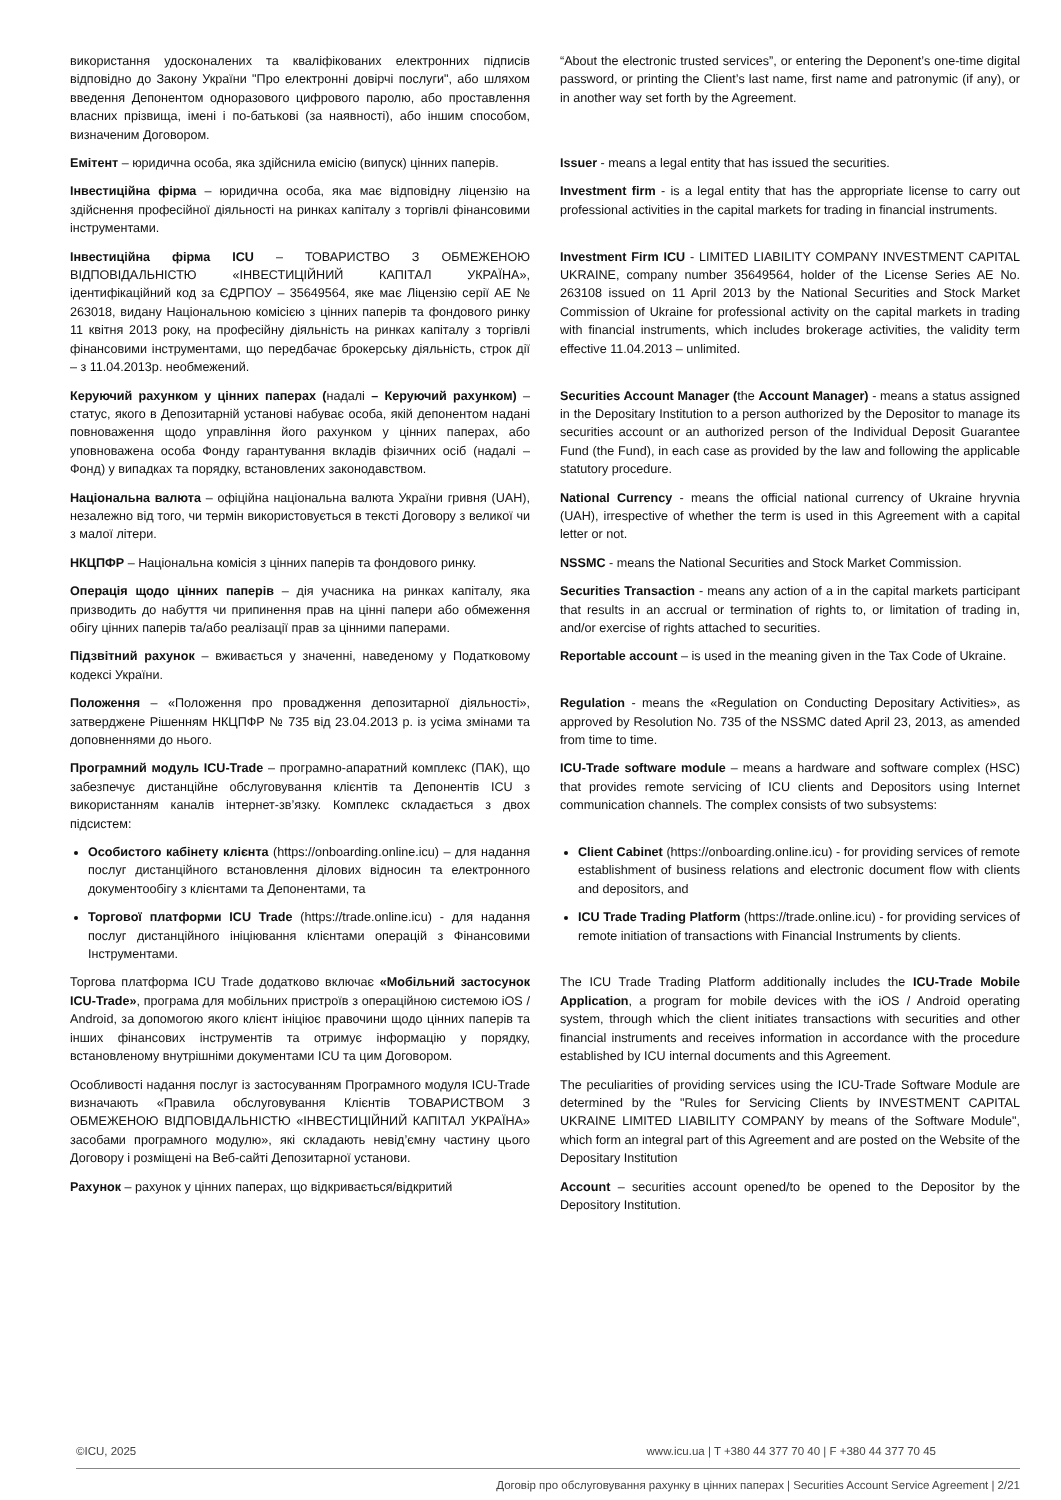використання удосконалених та кваліфікованих електронних підписів відповідно до Закону України "Про електронні довірчі послуги", або шляхом введення Депонентом одноразового цифрового паролю, або проставлення власних прізвища, імені і по-батькові (за наявності), або іншим способом, визначеним Договором.
“About the electronic trusted services”, or entering the Deponent’s one-time digital password, or printing the Client’s last name, first name and patronymic (if any), or in another way set forth by the Agreement.
Емітент – юридична особа, яка здійснила емісію (випуск) цінних паперів.
Issuer - means a legal entity that has issued the securities.
Інвестиційна фірма – юридична особа, яка має відповідну ліцензію на здійснення професійної діяльності на ринках капіталу з торгівлі фінансовими інструментами.
Investment firm - is a legal entity that has the appropriate license to carry out professional activities in the capital markets for trading in financial instruments.
Інвестиційна фірма ICU – ТОВАРИСТВО З ОБМЕЖЕНОЮ ВІДПОВІДАЛЬНІСТЮ «ІНВЕСТИЦІЙНИЙ КАПІТАЛ УКРАЇНА», ідентифікаційний код за ЄДРПОУ – 35649564, яке має Ліцензію серії АЕ № 263018, видану Національною комісією з цінних паперів та фондового ринку 11 квітня 2013 року, на професійну діяльність на ринках капіталу з торгівлі фінансовими інструментами, що передбачає брокерську діяльність, строк дії – з 11.04.2013р. необмежений.
Investment Firm ICU - LIMITED LIABILITY COMPANY INVESTMENT CAPITAL UKRAINE, company number 35649564, holder of the License Series AE No. 263108 issued on 11 April 2013 by the National Securities and Stock Market Commission of Ukraine for professional activity on the capital markets in trading with financial instruments, which includes brokerage activities, the validity term effective 11.04.2013 – unlimited.
Керуючий рахунком у цінних паперах (надалі – Керуючий рахунком) – статус, якого в Депозитарній установі набуває особа, якій депонентом надані повноваження щодо управління його рахунком у цінних паперах, або уповноважена особа Фонду гарантування вкладів фізичних осіб (надалі – Фонд) у випадках та порядку, встановлених законодавством.
Securities Account Manager (the Account Manager) - means a status assigned in the Depositary Institution to a person authorized by the Depositor to manage its securities account or an authorized person of the Individual Deposit Guarantee Fund (the Fund), in each case as provided by the law and following the applicable statutory procedure.
Національна валюта – офіційна національна валюта України гривня (UAH), незалежно від того, чи термін використовується в тексті Договору з великої чи з малої літери.
National Currency - means the official national currency of Ukraine hryvnia (UAH), irrespective of whether the term is used in this Agreement with a capital letter or not.
НКЦПФР – Національна комісія з цінних паперів та фондового ринку.
NSSMC - means the National Securities and Stock Market Commission.
Операція щодо цінних паперів – дія учасника на ринках капіталу, яка призводить до набуття чи припинення прав на цінні папери або обмеження обігу цінних паперів та/або реалізації прав за цінними паперами.
Securities Transaction - means any action of a in the capital markets participant that results in an accrual or termination of rights to, or limitation of trading in, and/or exercise of rights attached to securities.
Підзвітний рахунок – вживається у значенні, наведеному у Податковому кодексі України.
Reportable account – is used in the meaning given in the Tax Code of Ukraine.
Положення – «Положення про провадження депозитарної діяльності», затверджене Рішенням НКЦПФР № 735 від 23.04.2013 р. із усіма змінами та доповненнями до нього.
Regulation - means the «Regulation on Conducting Depositary Activities», as approved by Resolution No. 735 of the NSSMC dated April 23, 2013, as amended from time to time.
Програмний модуль ICU-Trade – програмно-апаратний комплекс (ПАК), що забезпечує дистанційне обслуговування клієнтів та Депонентів ICU з використанням каналів інтернет-зв’язку. Комплекс складається з двох підсистем:
ICU-Trade software module – means a hardware and software complex (HSC) that provides remote servicing of ICU clients and Depositors using Internet communication channels. The complex consists of two subsystems:
Особистого кабінету клієнта (https://onboarding.online.icu) – для надання послуг дистанційного встановлення ділових відносин та електронного документообігу з клієнтами та Депонентами, та
Client Cabinet (https://onboarding.online.icu) - for providing services of remote establishment of business relations and electronic document flow with clients and depositors, and
Торгової платформи ICU Trade (https://trade.online.icu) - для надання послуг дистанційного ініціювання клієнтами операцій з Фінансовими Інструментами.
ICU Trade Trading Platform (https://trade.online.icu) - for providing services of remote initiation of transactions with Financial Instruments by clients.
Торгова платформа ICU Trade додатково включає «Мобільний застосунок ICU-Trade», програма для мобільних пристроїв з операційною системою iOS / Android, за допомогою якого клієнт ініціює правочини щодо цінних паперів та інших фінансових інструментів та отримує інформацію у порядку, встановленому внутрішніми документами ICU та цим Договором.
The ICU Trade Trading Platform additionally includes the ICU-Trade Mobile Application, a program for mobile devices with the iOS / Android operating system, through which the client initiates transactions with securities and other financial instruments and receives information in accordance with the procedure established by ICU internal documents and this Agreement.
Особливості надання послуг із застосуванням Програмного модуля ICU-Trade визначають «Правила обслуговування Клієнтів ТОВАРИСТВОМ З ОБМЕЖЕНОЮ ВІДПОВІДАЛЬНІСТЮ «ІНВЕСТИЦІЙНИЙ КАПІТАЛ УКРАЇНА» засобами програмного модулю», які складають невід’ємну частину цього Договору і розміщені на Веб-сайті Депозитарної установи.
The peculiarities of providing services using the ICU-Trade Software Module are determined by the "Rules for Servicing Clients by INVESTMENT CAPITAL UKRAINE LIMITED LIABILITY COMPANY by means of the Software Module", which form an integral part of this Agreement and are posted on the Website of the Depositary Institution
Рахунок – рахунок у цінних паперах, що відкривається/відкритий
Account – securities account opened/to be opened to the Depositor by the Depository Institution.
©ICU, 2025 www.icu.ua | T +380 44 377 70 40 | F +380 44 377 70 45
Договір про обслуговування рахунку в цінних паперах | Securities Account Service Agreement | 2/21